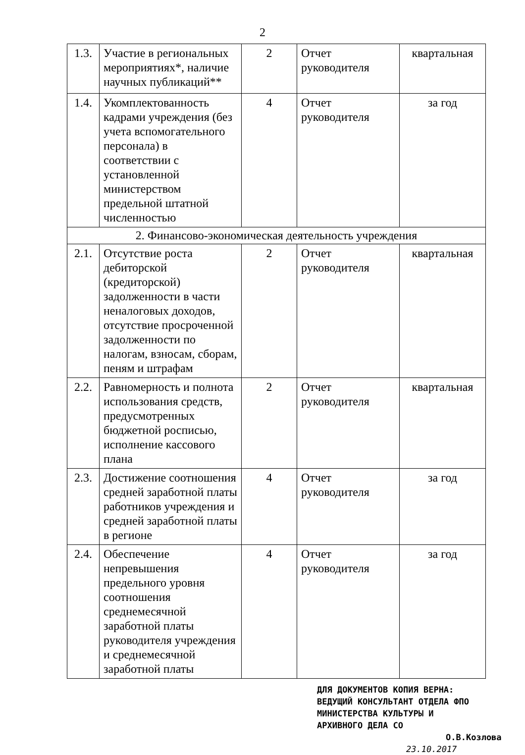2
| 1.3. | Участие в региональных мероприятиях*, наличие научных публикаций** | 2 | Отчет руководителя | квартальная |
| 1.4. | Укомплектованность кадрами учреждения (без учета вспомогательного персонала) в соответствии с установленной министерством предельной штатной численностью | 4 | Отчет руководителя | за год |
| 2. Финансово-экономическая деятельность учреждения | | | | |
| 2.1. | Отсутствие роста дебиторской (кредиторской) задолженности в части неналоговых доходов, отсутствие просроченной задолженности по налогам, взносам, сборам, пеням и штрафам | 2 | Отчет руководителя | квартальная |
| 2.2. | Равномерность и полнота использования средств, предусмотренных бюджетной росписью, исполнение кассового плана | 2 | Отчет руководителя | квартальная |
| 2.3. | Достижение соотношения средней заработной платы работников учреждения и средней заработной платы в регионе | 4 | Отчет руководителя | за год |
| 2.4. | Обеспечение непревышения предельного уровня соотношения среднемесячной заработной платы руководителя учреждения и среднемесячной заработной платы | 4 | Отчет руководителя | за год |
ДЛЯ ДОКУМЕНТОВ КОПИЯ ВЕРНА:
ВЕДУЩИЙ КОНСУЛЬТАНТ ОТДЕЛА ФПО
МИНИСТЕРСТВА КУЛЬТУРЫ И
АРХИВНОГО ДЕЛА СО
О.В.Козлова
23.10.2017